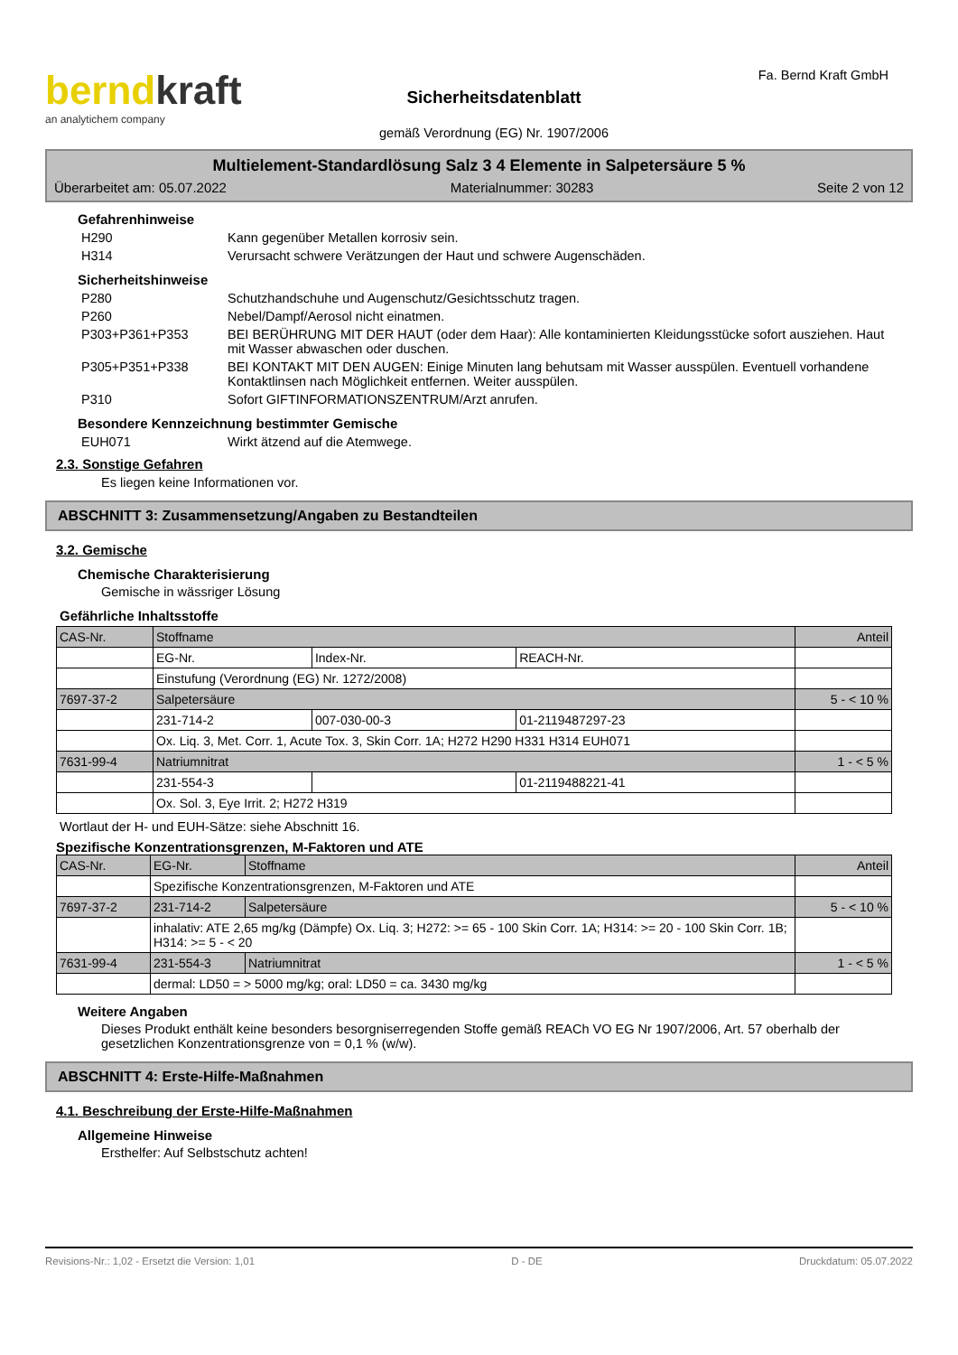berndkraft
an analytichem company
Sicherheitsdatenblatt
gemäß Verordnung (EG) Nr. 1907/2006
Fa. Bernd Kraft GmbH
Multielement-Standardlösung Salz 3 4 Elemente in Salpetersäure 5 %
Überarbeitet am: 05.07.2022 Materialnummer: 30283 Seite 2 von 12
Gefahrenhinweise
H290 Kann gegenüber Metallen korrosiv sein.
H314 Verursacht schwere Verätzungen der Haut und schwere Augenschäden.
Sicherheitshinweise
P280 Schutzhandschuhe und Augenschutz/Gesichtsschutz tragen.
P260 Nebel/Dampf/Aerosol nicht einatmen.
P303+P361+P353 BEI BERÜHRUNG MIT DER HAUT (oder dem Haar): Alle kontaminierten Kleidungsstücke sofort ausziehen. Haut mit Wasser abwaschen oder duschen.
P305+P351+P338 BEI KONTAKT MIT DEN AUGEN: Einige Minuten lang behutsam mit Wasser ausspülen. Eventuell vorhandene Kontaktlinsen nach Möglichkeit entfernen. Weiter ausspülen.
P310 Sofort GIFTINFORMATIONSZENTRUM/Arzt anrufen.
Besondere Kennzeichnung bestimmter Gemische
EUH071 Wirkt ätzend auf die Atemwege.
2.3. Sonstige Gefahren
Es liegen keine Informationen vor.
ABSCHNITT 3: Zusammensetzung/Angaben zu Bestandteilen
3.2. Gemische
Chemische Charakterisierung
Gemische in wässriger Lösung
Gefährliche Inhaltsstoffe
| CAS-Nr. | Stoffname | | | Anteil |
| --- | --- | --- | --- | --- |
| | EG-Nr. | Index-Nr. | REACH-Nr. | |
| | Einstufung (Verordnung (EG) Nr. 1272/2008) | | | |
| 7697-37-2 | Salpetersäure | | | 5 - < 10 % |
| | 231-714-2 | 007-030-00-3 | 01-2119487297-23 | |
| | Ox. Liq. 3, Met. Corr. 1, Acute Tox. 3, Skin Corr. 1A; H272 H290 H331 H314 EUH071 | | | |
| 7631-99-4 | Natriumnitrat | | | 1 - < 5 % |
| | 231-554-3 | | 01-2119488221-41 | |
| | Ox. Sol. 3, Eye Irrit. 2; H272 H319 | | | |
Wortlaut der H- und EUH-Sätze: siehe Abschnitt 16.
Spezifische Konzentrationsgrenzen, M-Faktoren und ATE
| CAS-Nr. | EG-Nr. | Stoffname | Anteil |
| --- | --- | --- | --- |
| | Spezifische Konzentrationsgrenzen, M-Faktoren und ATE | | |
| 7697-37-2 | 231-714-2 | Salpetersäure | 5 - < 10 % |
| | inhalativ: ATE 2,65 mg/kg (Dämpfe) Ox. Liq. 3; H272: >= 65 - 100 Skin Corr. 1A; H314: >= 20 - 100 Skin Corr. 1B; H314: >= 5 - < 20 | | |
| 7631-99-4 | 231-554-3 | Natriumnitrat | 1 - < 5 % |
| | dermal: LD50 = > 5000 mg/kg; oral: LD50 = ca. 3430 mg/kg | | |
Weitere Angaben
Dieses Produkt enthält keine besonders besorgniserregenden Stoffe gemäß REACh VO EG Nr 1907/2006, Art. 57 oberhalb der gesetzlichen Konzentrationsgrenze von = 0,1 % (w/w).
ABSCHNITT 4: Erste-Hilfe-Maßnahmen
4.1. Beschreibung der Erste-Hilfe-Maßnahmen
Allgemeine Hinweise
Ersthelfer: Auf Selbstschutz achten!
Revisions-Nr.: 1,02 - Ersetzt die Version: 1,01 D - DE Druckdatum: 05.07.2022